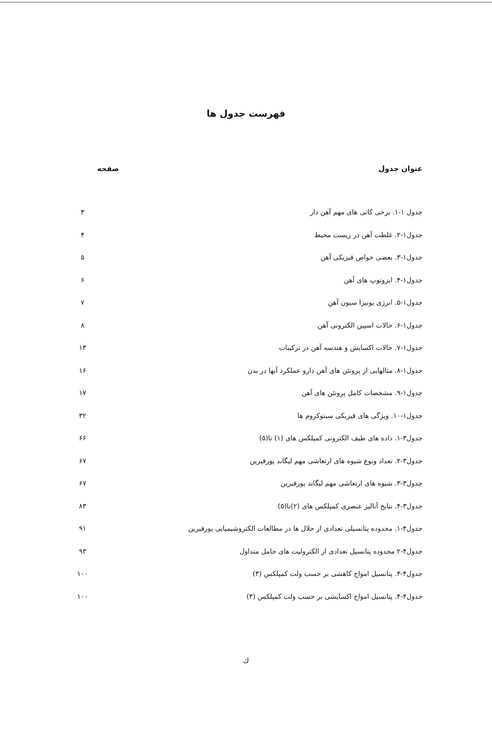فهرست جدول ها
عنوان جدول صفحه
جدول ۱-۱. برخی کانی های مهم آهن دار ۳
جدول۱-۲. غلظت آهن در زیست محیط ۴
جدول۱-۳. بعضی خواص فیزیکی آهن ۵
جدول۱-۴. ایزوتوپ های آهن ۶
جدول۱-۵. انرژی یونیزا سیون آهن ۷
جدول۱-۶. حالات اسپین الکترونی آهن ۸
جدول۱-۷. حالات اکسایش و هندسه آهن در ترکیبات ۱۳
جدول۱-۸. مثالهایی از پروتئن های آهن دارو عملکرد آنها در بدن ۱۶
جدول۱-۹. مشخصات کامل پروتئن های آهن ۱۷
جدول۱-۱۰. ویژگی های فیزیکی سیتوکروم ها ۳۲
جدول۳-۱. داده های طیف الکترونی کمپلکس های (۱) تا(۵) ۶۶
جدول۳-۲. تعداد ونوع شیوه های ارتعاشی مهم لیگاند پورفیرین ۶۷
جدول۳-۳. شیوه های ارتعاشی مهم لیگاند پورفیرین ۶۷
جدول۳-۴. نتایج آنالیز عنصری کمپلکس های (۲)تا(۵) ۸۳
جدول۴-۱. محدوده پتانسیلی تعدادی از حلال ها در مطالعات الکتروشیمیایی پورفیرین ۹۱
جدول۴-۲ محدوده پتانسیل تعدادی از الکترولیت های حامل متداول ۹۳
جدول۴-۳. پتانسیل امواج کاهشی بر حسب ولت کمپلکس (۳) ۱۰۰
جدول۴-۴. پتانسیل امواج اکسایشی بر حسب ولت کمپلکس (۳) ۱۰۰
ك